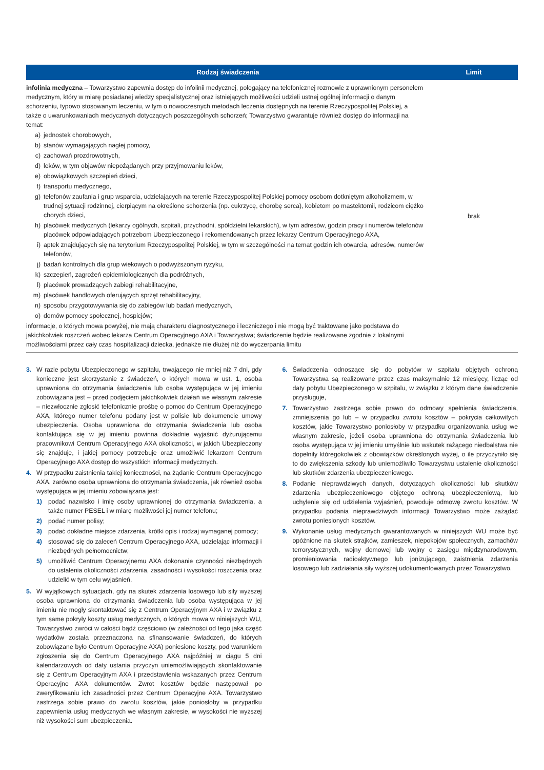| Rodzaj świadczenia | Limit |
| --- | --- |
| infolinia medyczna – Towarzystwo zapewnia dostęp do infolinii medycznej, polegający na telefonicznej rozmowie z uprawnionym personelem medycznym, który w miarę posiadanej wiedzy specjalistycznej oraz istniejących możliwości udzieli ustnej ogólnej informacji o danym schorzeniu, typowo stosowanym leczeniu, w tym o nowoczesnych metodach leczenia dostępnych na terenie Rzeczypospolitej Polskiej, a także o uwarunkowaniach medycznych dotyczących poszczególnych schorzeń; Towarzystwo gwarantuje również dostęp do informacji na temat: a) jednostek chorobowych, b) stanów wymagających nagłej pomocy, c) zachowań prozdrowotnych, d) leków, w tym objawów niepożądanych przy przyjmowaniu leków, e) obowiązkowych szczepień dzieci, f) transportu medycznego, g) telefonów zaufania i grup wsparcia, udzielających na terenie Rzeczypospolitej Polskiej pomocy osobom dotkniętym alkoholizmem, w trudnej sytuacji rodzinnej, cierpiącym na określone schorzenia (np. cukrzycę, chorobę serca), kobietom po mastektomii, rodzicom ciężko chorych dzieci, h) placówek medycznych (lekarzy ogólnych, szpitali, przychodni, spółdzielni lekarskich), w tym adresów, godzin pracy i numerów telefonów placówek odpowiadających potrzebom Ubezpieczonego i rekomendowanych przez lekarzy Centrum Operacyjnego AXA, i) aptek znajdujących się na terytorium Rzeczypospolitej Polskiej, w tym w szczególności na temat godzin ich otwarcia, adresów, numerów telefonów, j) badań kontrolnych dla grup wiekowych o podwyższonym ryzyku, k) szczepień, zagrożeń epidemiologicznych dla podróżnych, l) placówek prowadzących zabiegi rehabilitacyjne, m) placówek handlowych oferujących sprzęt rehabilitacyjny, n) sposobu przygotowywania się do zabiegów lub badań medycznych, o) domów pomocy społecznej, hospicjów; informacje, o których mowa powyżej, nie mają charakteru diagnostycznego i leczniczego i nie mogą być traktowane jako podstawa do jakichkolwiek roszczeń wobec lekarza Centrum Operacyjnego AXA i Towarzystwa; świadczenie będzie realizowane zgodnie z lokalnymi możliwościami przez cały czas hospitalizacji dziecka, jednakże nie dłużej niż do wyczerpania limitu | brak |
3. W razie pobytu Ubezpieczonego w szpitalu, trwającego nie mniej niż 7 dni, gdy konieczne jest skorzystanie z świadczeń, o których mowa w ust. 1, osoba uprawniona do otrzymania świadczenia lub osoba występująca w jej imieniu zobowiązana jest – przed podjęciem jakichkolwiek działań we własnym zakresie – niezwłocznie zgłosić telefonicznie prośbę o pomoc do Centrum Operacyjnego AXA, którego numer telefonu podany jest w polisie lub dokumencie umowy ubezpieczenia. Osoba uprawniona do otrzymania świadczenia lub osoba kontaktująca się w jej imieniu powinna dokładnie wyjaśnić dyżurującemu pracownikowi Centrum Operacyjnego AXA okoliczności, w jakich Ubezpieczony się znajduje, i jakiej pomocy potrzebuje oraz umożliwić lekarzom Centrum Operacyjnego AXA dostęp do wszystkich informacji medycznych.
4. W przypadku zaistnienia takiej konieczności, na żądanie Centrum Operacyjnego AXA, zarówno osoba uprawniona do otrzymania świadczenia, jak również osoba występująca w jej imieniu zobowiązana jest:
1) podać nazwisko i imię osoby uprawnionej do otrzymania świadczenia, a także numer PESEL i w miarę możliwości jej numer telefonu;
2) podać numer polisy;
3) podać dokładne miejsce zdarzenia, krótki opis i rodzaj wymaganej pomocy;
4) stosować się do zaleceń Centrum Operacyjnego AXA, udzielając informacji i niezbędnych pełnomocnictw;
5) umożliwić Centrum Operacyjnemu AXA dokonanie czynności niezbędnych do ustalenia okoliczności zdarzenia, zasadności i wysokości roszczenia oraz udzielić w tym celu wyjaśnień.
5. W wyjątkowych sytuacjach, gdy na skutek zdarzenia losowego lub siły wyższej osoba uprawniona do otrzymania świadczenia lub osoba występująca w jej imieniu nie mogły skontaktować się z Centrum Operacyjnym AXA i w związku z tym same pokryły koszty usług medycznych, o których mowa w niniejszych WU, Towarzystwo zwróci w całości bądź częściowo (w zależności od tego jaka część wydatków została przeznaczona na sfinansowanie świadczeń, do których zobowiązane było Centrum Operacyjne AXA) poniesione koszty, pod warunkiem zgłoszenia się do Centrum Operacyjnego AXA najpóźniej w ciągu 5 dni kalendarzowych od daty ustania przyczyn uniemożliwiających skontaktowanie się z Centrum Operacyjnym AXA i przedstawienia wskazanych przez Centrum Operacyjne AXA dokumentów. Zwrot kosztów będzie następował po zweryfikowaniu ich zasadności przez Centrum Operacyjne AXA. Towarzystwo zastrzega sobie prawo do zwrotu kosztów, jakie poniosłoby w przypadku zapewnienia usług medycznych we własnym zakresie, w wysokości nie wyższej niż wysokości sum ubezpieczenia.
6. Świadczenia odnoszące się do pobytów w szpitalu objętych ochroną Towarzystwa są realizowane przez czas maksymalnie 12 miesięcy, licząc od daty pobytu Ubezpieczonego w szpitalu, w związku z którym dane świadczenie przysługuje,
7. Towarzystwo zastrzega sobie prawo do odmowy spełnienia świadczenia, zmniejszenia go lub – w przypadku zwrotu kosztów – pokrycia całkowitych kosztów, jakie Towarzystwo poniosłoby w przypadku organizowania usług we własnym zakresie, jeżeli osoba uprawniona do otrzymania świadczenia lub osoba występująca w jej imieniu umyślnie lub wskutek rażącego niedbalstwa nie dopełniły któregokolwiek z obowiązków określonych wyżej, o ile przyczyniło się to do zwiększenia szkody lub uniemożliwiło Towarzystwu ustalenie okoliczności lub skutków zdarzenia ubezpieczeniowego.
8. Podanie nieprawdziwych danych, dotyczących okoliczności lub skutków zdarzenia ubezpieczeniowego objętego ochroną ubezpieczeniową, lub uchylenie się od udzielenia wyjaśnień, powoduje odmowę zwrotu kosztów. W przypadku podania nieprawdziwych informacji Towarzystwo może zażądać zwrotu poniesionych kosztów.
9. Wykonanie usług medycznych gwarantowanych w niniejszych WU może być opóźnione na skutek strajków, zamieszek, niepokojów społecznych, zamachów terrorystycznych, wojny domowej lub wojny o zasięgu międzynarodowym, promieniowania radioaktywnego lub jonizującego, zaistnienia zdarzenia losowego lub zadziałania siły wyższej udokumentowanych przez Towarzystwo.